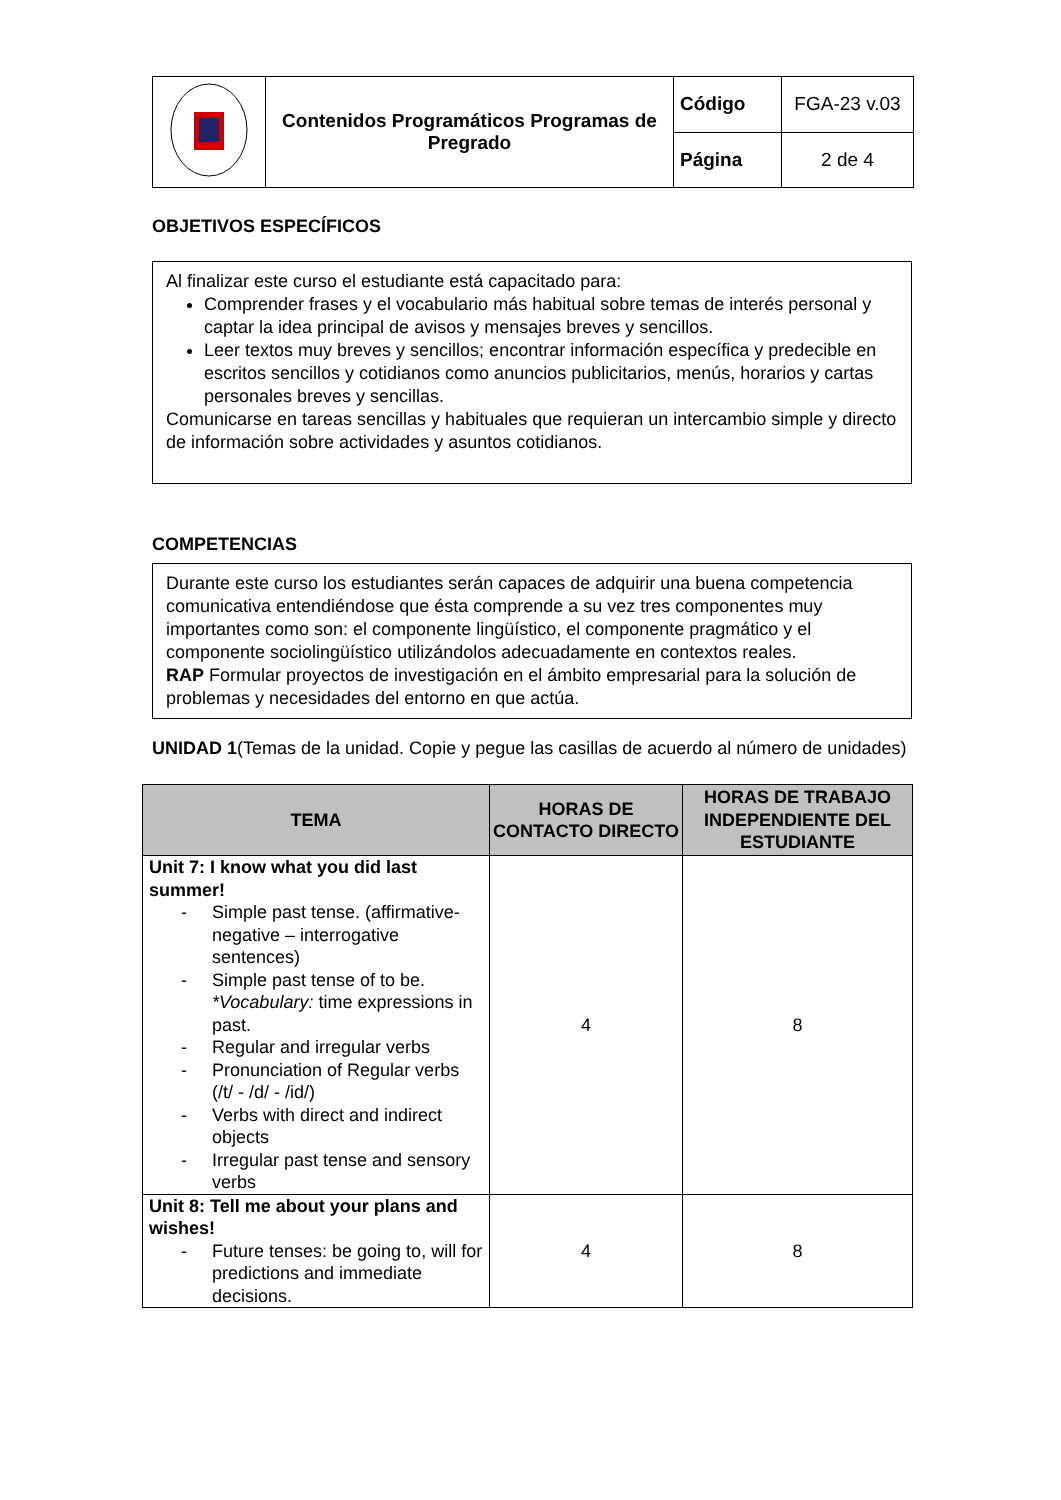| | Contenidos Programáticos Programas de Pregrado | Código | FGA-23 v.03 |
| | | Página | 2 de 4 |
OBJETIVOS ESPECÍFICOS
Al finalizar este curso el estudiante está capacitado para:
Comprender frases y el vocabulario más habitual sobre temas de interés personal y captar la idea principal de avisos y mensajes breves y sencillos.
Leer textos muy breves y sencillos; encontrar información específica y predecible en escritos sencillos y cotidianos como anuncios publicitarios, menús, horarios y cartas personales breves y sencillas.
Comunicarse en tareas sencillas y habituales que requieran un intercambio simple y directo de información sobre actividades y asuntos cotidianos.
COMPETENCIAS
Durante este curso los estudiantes serán capaces de adquirir una buena competencia comunicativa entendiéndose que ésta comprende a su vez tres componentes muy importantes como son: el componente lingüístico, el componente pragmático y el componente sociolingüístico utilizándolos adecuadamente en contextos reales.
RAP Formular proyectos de investigación en el ámbito empresarial para la solución de problemas y necesidades del entorno en que actúa.
UNIDAD 1(Temas de la unidad. Copie y pegue las casillas de acuerdo al número de unidades)
| TEMA | HORAS DE CONTACTO DIRECTO | HORAS DE TRABAJO INDEPENDIENTE DEL ESTUDIANTE |
| --- | --- | --- |
| Unit 7: I know what you did last summer! - Simple past tense. (affirmative-negative – interrogative sentences) - Simple past tense of to be. *Vocabulary: time expressions in past. - Regular and irregular verbs - Pronunciation of Regular verbs (/t/ - /d/ - /id/) - Verbs with direct and indirect objects - Irregular past tense and sensory verbs | 4 | 8 |
| Unit 8: Tell me about your plans and wishes! - Future tenses: be going to, will for predictions and immediate decisions. | 4 | 8 |